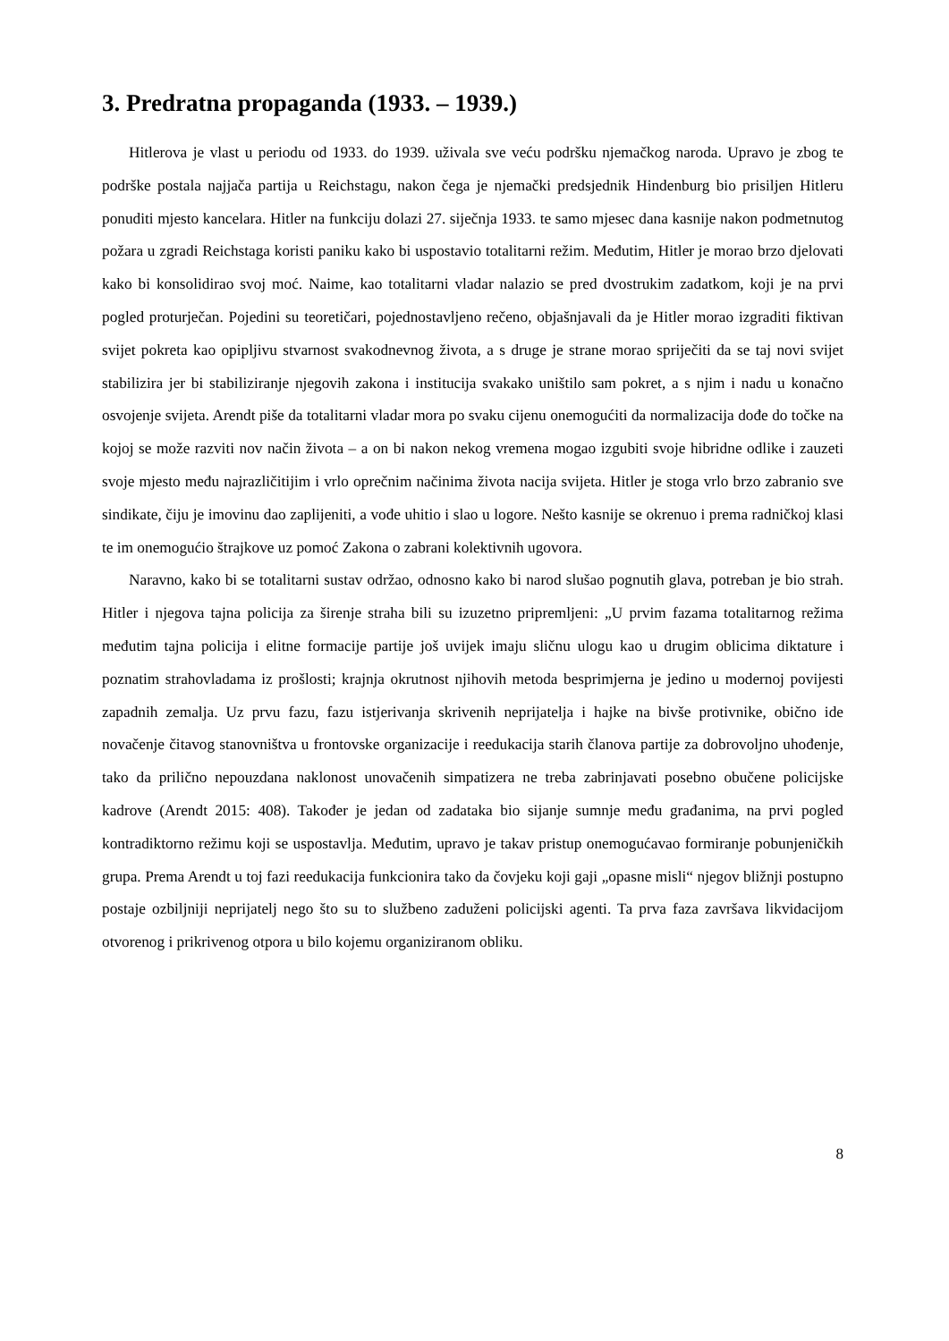3. Predratna propaganda (1933. – 1939.)
Hitlerova je vlast u periodu od 1933. do 1939. uživala sve veću podršku njemačkog naroda. Upravo je zbog te podrške postala najjača partija u Reichstagu, nakon čega je njemački predsjednik Hindenburg bio prisiljen Hitleru ponuditi mjesto kancelara. Hitler na funkciju dolazi 27. siječnja 1933. te samo mjesec dana kasnije nakon podmetnutog požara u zgradi Reichstaga koristi paniku kako bi uspostavio totalitarni režim. Međutim, Hitler je morao brzo djelovati kako bi konsolidirao svoj moć. Naime, kao totalitarni vladar nalazio se pred dvostrukim zadatkom, koji je na prvi pogled proturječan. Pojedini su teoretičari, pojednostavljeno rečeno, objašnjavali da je Hitler morao izgraditi fiktivan svijet pokreta kao opipljivu stvarnost svakodnevnog života, a s druge je strane morao spriječiti da se taj novi svijet stabilizira jer bi stabiliziranje njegovih zakona i institucija svakako uništilo sam pokret, a s njim i nadu u konačno osvojenje svijeta. Arendt piše da totalitarni vladar mora po svaku cijenu onemogućiti da normalizacija dođe do točke na kojoj se može razviti nov način života – a on bi nakon nekog vremena mogao izgubiti svoje hibridne odlike i zauzeti svoje mjesto među najrazličitijim i vrlo oprečnim načinima života nacija svijeta. Hitler je stoga vrlo brzo zabranio sve sindikate, čiju je imovinu dao zaplijeniti, a vođe uhitio i slao u logore. Nešto kasnije se okrenuo i prema radničkoj klasi te im onemogućio štrajkove uz pomoć Zakona o zabrani kolektivnih ugovora.
Naravno, kako bi se totalitarni sustav održao, odnosno kako bi narod slušao pognutih glava, potreban je bio strah. Hitler i njegova tajna policija za širenje straha bili su izuzetno pripremljeni: „U prvim fazama totalitarnog režima međutim tajna policija i elitne formacije partije još uvijek imaju sličnu ulogu kao u drugim oblicima diktature i poznatim strahovladama iz prošlosti; krajnja okrutnost njihovih metoda besprimjerna je jedino u modernoj povijesti zapadnih zemalja. Uz prvu fazu, fazu istjerivanja skrivenih neprijatelja i hajke na bivše protivnike, obično ide novačenje čitavog stanovništva u frontovske organizacije i reedukacija starih članova partije za dobrovoljno uhođenje, tako da prilično nepouzdana naklonost unovačenih simpatizera ne treba zabrinjavati posebno obučene policijske kadrove (Arendt 2015: 408). Također je jedan od zadataka bio sijanje sumnje među građanima, na prvi pogled kontradiktorno režimu koji se uspostavlja. Međutim, upravo je takav pristup onemogućavao formiranje pobunjeničkih grupa. Prema Arendt u toj fazi reedukacija funkcionira tako da čovjeku koji gaji „opasne misli“ njegov bližnji postupno postaje ozbiljniji neprijatelj nego što su to službeno zaduženi policijski agenti. Ta prva faza završava likvidacijom otvorenog i prikrivenog otpora u bilo kojemu organiziranom obliku.
8